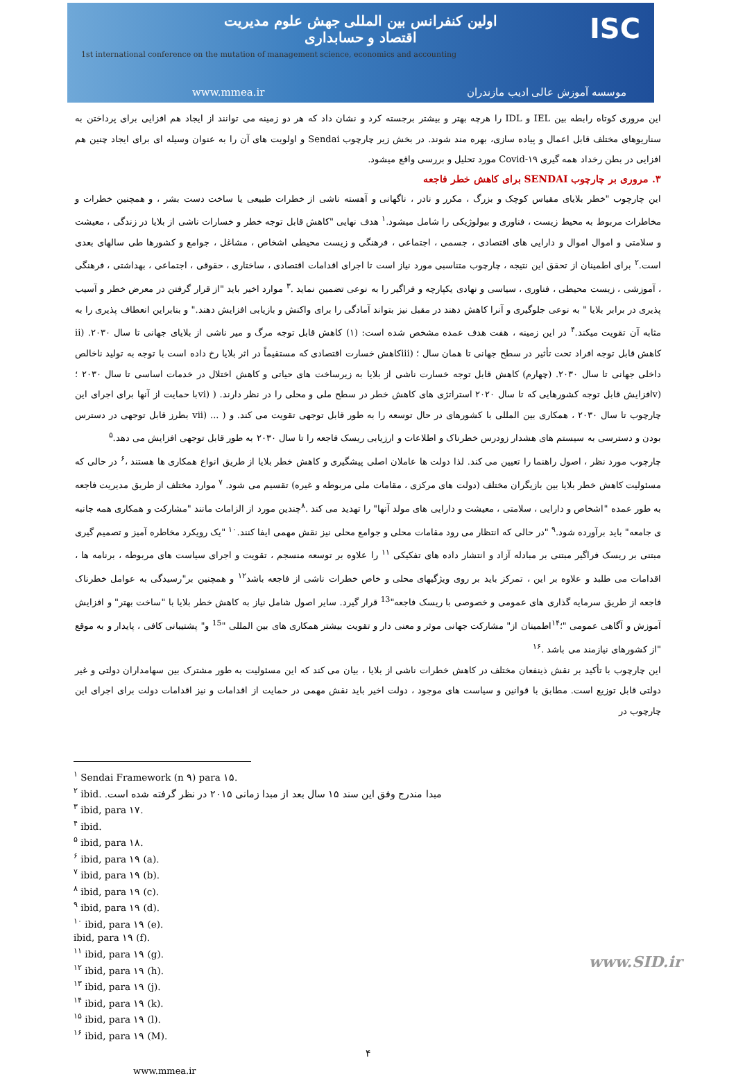ISC
اولین کنفرانس بین المللی جهش علوم مدیریت
اقتصاد و حسابداری
1st international conference on the mutation of management science, economics and accounting
www.mmea.ir موسسه آموزش عالی ادیب مازندران
این مروری کوتاه رابطه بین IEL و IDL را هرچه بهتر و بیشتر برجسته کرد و نشان داد که هر دو زمینه می توانند از ایجاد هم افزایی برای پرداختن به سناریوهای مختلف قابل اعمال و پیاده سازی، بهره مند شوند. در بخش زیر چارچوب Sendai و اولویت های آن را به عنوان وسیله ای برای ایجاد چنین هم افزایی در بطن رخداد همه گیری Covid-۱۹ مورد تحلیل و بررسی واقع میشود.
۳. مروری بر چارچوب SENDAI برای کاهش خطر فاجعه
این چارچوب "خطر بلایای مقیاس کوچک و بزرگ ، مکرر و نادر ، ناگهانی و آهسته ناشی از خطرات طبیعی یا ساخت دست بشر ، و همچنین خطرات و مخاطرات مربوط به محیط زیست ، فناوری و بیولوژیکی را شامل میشود.<sup>۱</sup> هدف نهایی "کاهش قابل توجه خطر و خسارات ناشی از بلایا در زندگی ، معیشت و سلامتی و اموال اموال و دارایی های اقتصادی ، جسمی ، اجتماعی ، فرهنگی و زیست محیطی اشخاص ، مشاغل ، جوامع و کشورها طی سالهای بعدی است.<sup>۲</sup> برای اطمینان از تحقق این نتیجه ، چارچوب متناسبی مورد نیاز است تا اجرای اقدامات اقتصادی ، ساختاری ، حقوقی ، اجتماعی ، بهداشتی ، فرهنگی ، آموزشی ، زیست محیطی ، فناوری ، سیاسی و نهادی یکپارچه و فراگیر را به نوعی تضمین نماید .<sup>۳</sup> موارد اخیر باید "از قرار گرفتن در معرض خطر و آسیب پذیری در برابر بلایا " به نوعی جلوگیری و آنرا کاهش دهند در مقبل نیز بتواند آمادگی را برای واکنش و بازیابی افزایش دهند." و بنابراین انعطاف پذیری را به مثابه آن تقویت میکند.<sup>۴</sup> در این زمینه ، هفت هدف عمده مشخص شده است: (۱) کاهش قابل توجه مرگ و میر ناشی از بلایای جهانی تا سال ۲۰۳۰. (ii کاهش قابل توجه افراد تحت تأثیر در سطح جهانی تا همان سال ؛ (iiiکاهش خسارت اقتصادی که مستقیماً در اثر بلایا رخ داده است با توجه به تولید ناخالص داخلی جهانی تا سال ۲۰۳۰. (چهارم) کاهش قابل توجه خسارت ناشی از بلایا به زیرساخت های حیاتی و کاهش اختلال در خدمات اساسی تا سال ۲۰۳۰ ؛ (vافزایش قابل توجه کشورهایی که تا سال ۲۰۲۰ استراتژی های کاهش خطر در سطح ملی و محلی را در نظر دارند. ( (viبا حمایت از آنها برای اجرای این چارچوب تا سال ۲۰۳۰ ، همکاری بین المللی با کشورهای در حال توسعه را به طور قابل توجهی تقویت می کند. و ( ... (vii بطرز قابل توجهی در دسترس بودن و دسترسی به سیستم های هشدار زودرس خطرناک و اطلاعات و ارزیابی ریسک فاجعه را تا سال ۲۰۳۰ به طور قابل توجهی افزایش می دهد.<sup>۵</sup>
چارچوب مورد نظر ، اصول راهنما را تعیین می کند. لذا دولت ها عاملان اصلی پیشگیری و کاهش خطر بلایا از طریق انواع همکاری ها هستند ،<sup>۶</sup> در حالی که مسئولیت کاهش خطر بلایا بین بازیگران مختلف (دولت های مرکزی ، مقامات ملی مربوطه و غیره) تقسیم می شود. <sup>۷</sup> موارد مختلف از طریق مدیریت فاجعه به طور عمده "اشخاص و دارایی ، سلامتی ، معیشت و دارایی های مولد آنها" را تهدید می کند .<sup>۸</sup>چندین مورد از الزامات مانند "مشارکت و همکاری همه جانبه ی جامعه" باید برآورده شود.<sup>۹</sup> "در حالی که انتظار می رود مقامات محلی و جوامع محلی نیز نقش مهمی ایفا کنند.<sup>۱۰</sup> "یک رویکرد مخاطره آمیز و تصمیم گیری مبتنی بر ریسک فراگیر مبتنی بر مبادله آزاد و انتشار داده های تفکیکی <sup>۱۱</sup> را علاوه بر توسعه منسجم ، تقویت و اجرای سیاست های مربوطه ، برنامه ها ، اقدامات می طلبد و علاوه بر این ، تمرکز باید بر روی ویژگیهای محلی و خاص خطرات ناشی از فاجعه باشد<sup>۱۲</sup> و همچنین بر"رسیدگی به عوامل خطرناک فاجعه از طریق سرمایه گذاری های عمومی و خصوصی با ریسک فاجعه"<sup>13</sup> قرار گیرد. سایر اصول شامل نیاز به کاهش خطر بلایا با "ساخت بهتر" و افزایش آموزش و آگاهی عمومی "؛<sup>۱۴</sup>اطمینان از" مشارکت جهانی موثر و معنی دار و تقویت بیشتر همکاری های بین المللی "<sup>15</sup> و" پشتیبانی کافی ، پایدار و به موقع "از کشورهای نیازمند می باشد .<sup>۱۶</sup>
این چارچوب با تأکید بر نقش ذینفعان مختلف در کاهش خطرات ناشی از بلایا ، بیان می کند که این مسئولیت به طور مشترک بین سهامداران دولتی و غیر دولتی قابل توزیع است. مطابق با قوانین و سیاست های موجود ، دولت اخیر باید نقش مهمی در حمایت از اقدامات و نیز اقدامات دولت برای اجرای این چارچوب در
<sup>۱</sup> Sendai Framework (n ۹) para ۱۵.
<sup>۲</sup> ibid. مبدا مندرج وفق این سند ۱۵ سال بعد از مبدا زمانی ۲۰۱۵ در نظر گرفته شده است.
<sup>۳</sup> ibid, para ۱۷.
<sup>۴</sup> ibid.
<sup>۵</sup> ibid, para ۱۸.
<sup>۶</sup> ibid, para ۱۹ (a).
<sup>۷</sup> ibid, para ۱۹ (b).
<sup>۸</sup> ibid, para ۱۹ (c).
<sup>۹</sup> ibid, para ۱۹ (d).
<sup>۱۰</sup> ibid, para ۱۹ (e).
ibid, para ۱۹ (f).
<sup>۱۱</sup> ibid, para ۱۹ (g).
<sup>۱۲</sup> ibid, para ۱۹ (h).
<sup>۱۳</sup> ibid, para ۱۹ (j).
<sup>۱۴</sup> ibid, para ۱۹ (k).
<sup>۱۵</sup> ibid, para ۱۹ (l).
<sup>۱۶</sup> ibid, para ۱۹ (M).
۴
www.mmea.ir
www.SID.ir